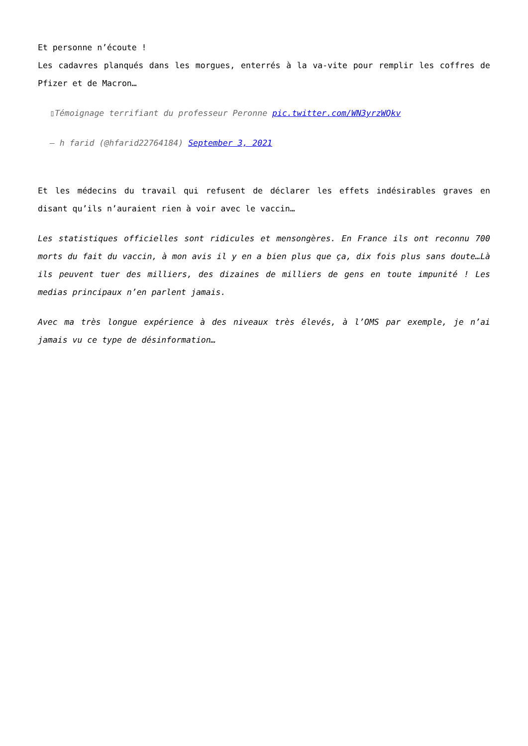Et personne n’écoute !
Les cadavres planqués dans les morgues, enterrés à la va-vite pour remplir les coffres de Pfizer et de Macron…
▯Témoignage terrifiant du professeur Peronne pic.twitter.com/WN3yrzWQkv
— h farid (@hfarid22764184) September 3, 2021
Et les médecins du travail qui refusent de déclarer les effets indésirables graves en disant qu’ils n’auraient rien à voir avec le vaccin…
Les statistiques officielles sont ridicules et mensongères. En France ils ont reconnu 700 morts du fait du vaccin, à mon avis il y en a bien plus que ça, dix fois plus sans doute…Là ils peuvent tuer des milliers, des dizaines de milliers de gens en toute impunité ! Les medias principaux n’en parlent jamais.
Avec ma très longue expérience à des niveaux très élevés, à l’OMS par exemple, je n’ai jamais vu ce type de désinformation…